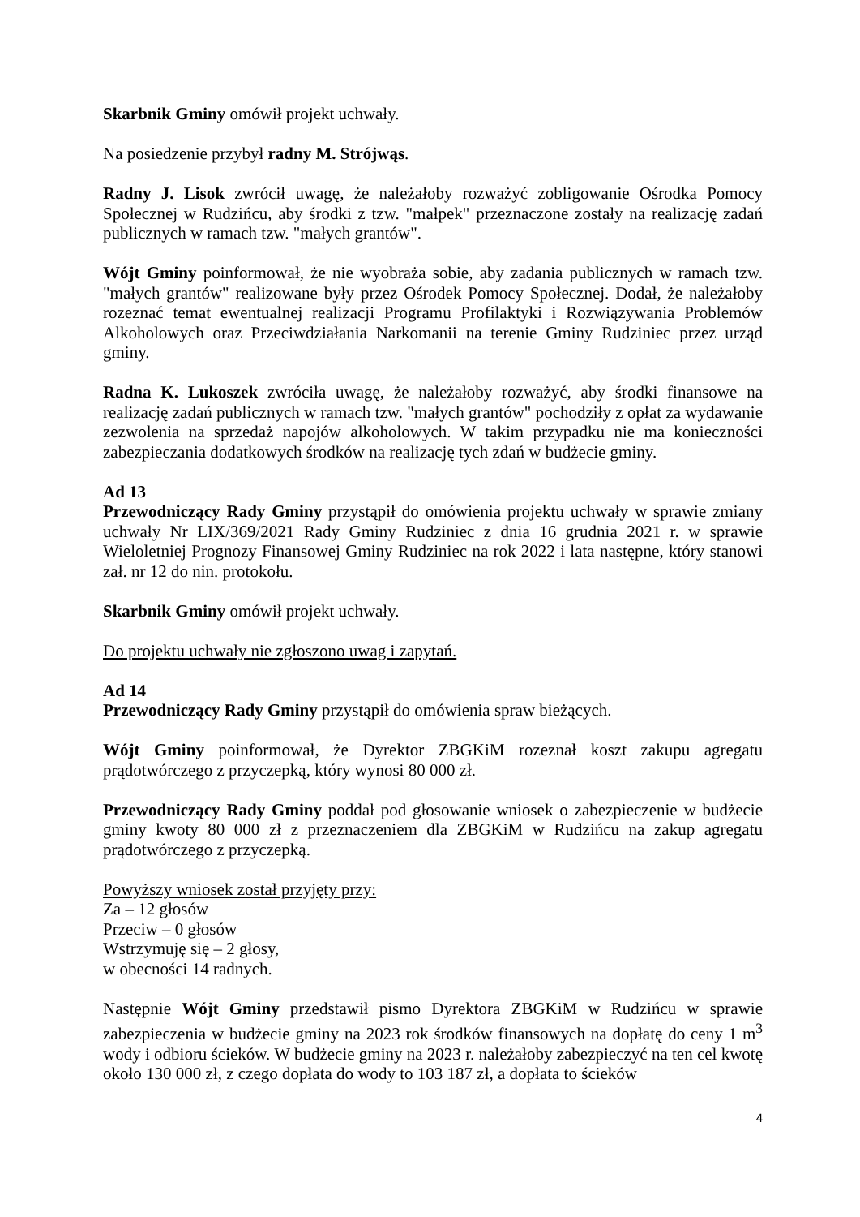Skarbnik Gminy omówił projekt uchwały.
Na posiedzenie przybył radny M. Strójwąs.
Radny J. Lisok zwrócił uwagę, że należałoby rozważyć zobligowanie Ośrodka Pomocy Społecznej w Rudzińcu, aby środki z tzw. "małpek" przeznaczone zostały na realizację zadań publicznych w ramach tzw. "małych grantów".
Wójt Gminy poinformował, że nie wyobraża sobie, aby zadania publicznych w ramach tzw. "małych grantów" realizowane były przez Ośrodek Pomocy Społecznej. Dodał, że należałoby rozeznać temat ewentualnej realizacji Programu Profilaktyki i Rozwiązywania Problemów Alkoholowych oraz Przeciwdziałania Narkomanii na terenie Gminy Rudziniec przez urząd gminy.
Radna K. Lukoszek zwróciła uwagę, że należałoby rozważyć, aby środki finansowe na realizację zadań publicznych w ramach tzw. "małych grantów" pochodziły z opłat za wydawanie zezwolenia na sprzedaż napojów alkoholowych. W takim przypadku nie ma konieczności zabezpieczania dodatkowych środków na realizację tych zdań w budżecie gminy.
Ad 13
Przewodniczący Rady Gminy przystąpił do omówienia projektu uchwały w sprawie zmiany uchwały Nr LIX/369/2021 Rady Gminy Rudziniec z dnia 16 grudnia 2021 r. w sprawie Wieloletniej Prognozy Finansowej Gminy Rudziniec na rok 2022 i lata następne, który stanowi zał. nr 12 do nin. protokołu.
Skarbnik Gminy omówił projekt uchwały.
Do projektu uchwały nie zgłoszono uwag i zapytań.
Ad 14
Przewodniczący Rady Gminy przystąpił do omówienia spraw bieżących.
Wójt Gminy poinformował, że Dyrektor ZBGKiM rozeznał koszt zakupu agregatu prądotwórczego z przyczepką, który wynosi 80 000 zł.
Przewodniczący Rady Gminy poddał pod głosowanie wniosek o zabezpieczenie w budżecie gminy kwoty 80 000 zł z przeznaczeniem dla ZBGKiM w Rudzińcu na zakup agregatu prądotwórczego z przyczepką.
Powyższy wniosek został przyjęty przy:
Za – 12 głosów
Przeciw – 0 głosów
Wstrzymuję się – 2 głosy,
w obecności 14 radnych.
Następnie Wójt Gminy przedstawił pismo Dyrektora ZBGKiM w Rudzińcu w sprawie zabezpieczenia w budżecie gminy na 2023 rok środków finansowych na dopłatę do ceny 1 m<sup>3</sup> wody i odbioru ścieków. W budżecie gminy na 2023 r. należałoby zabezpieczyć na ten cel kwotę około 130 000 zł, z czego dopłata do wody to 103 187 zł, a dopłata to ścieków
4